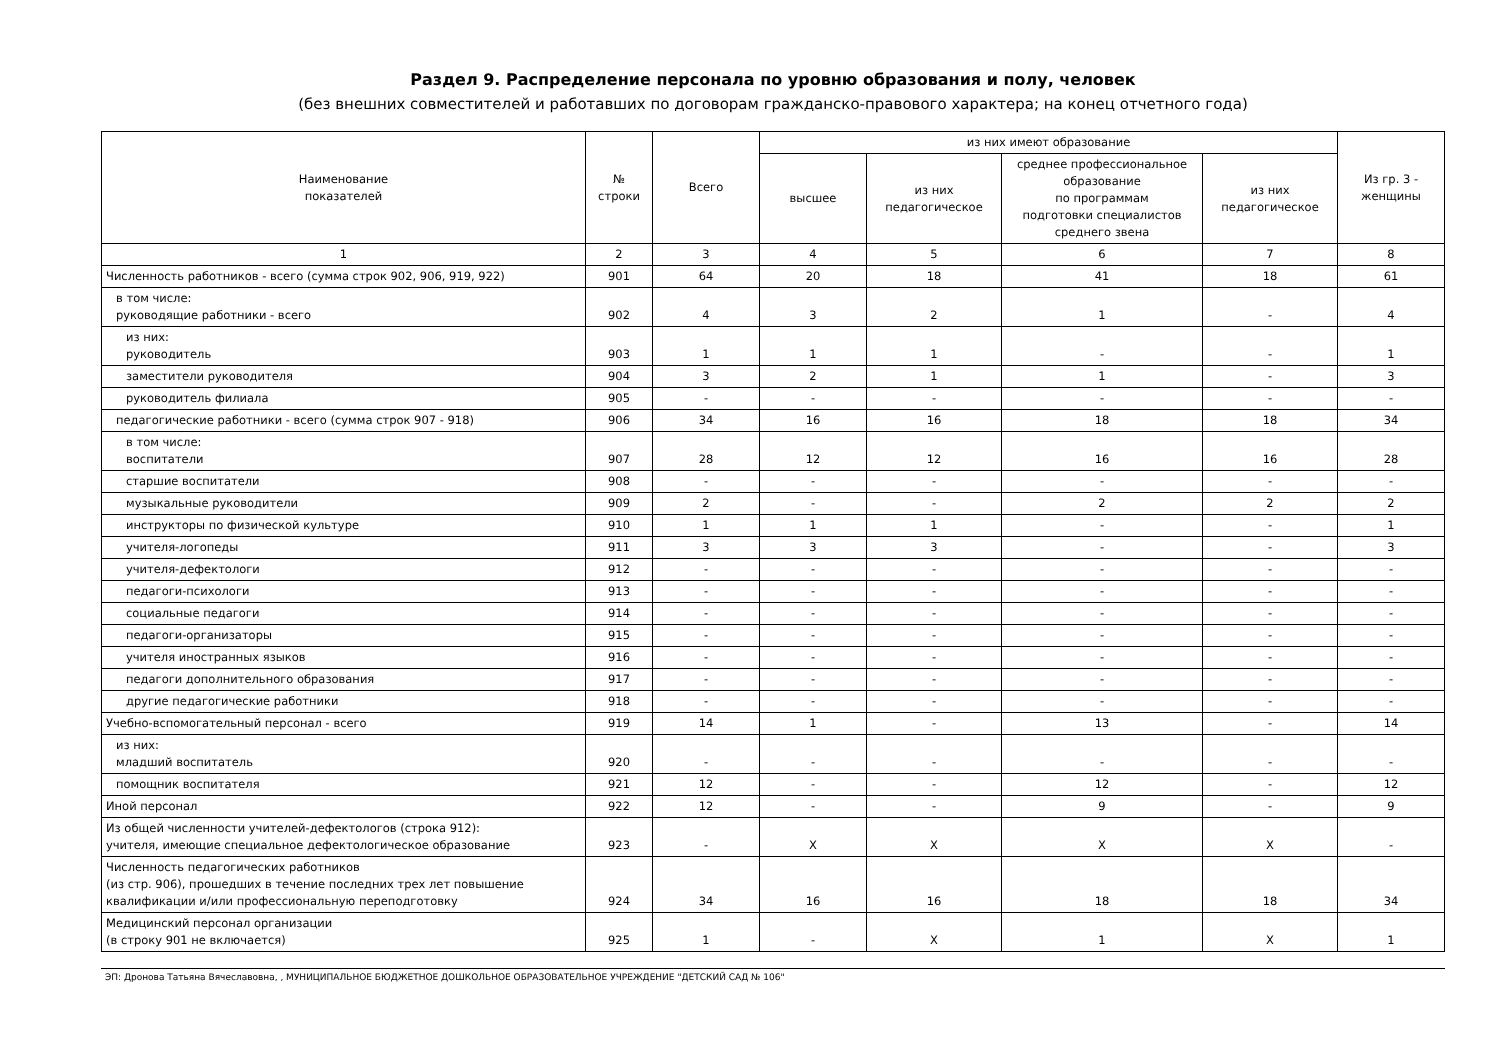Раздел 9. Распределение персонала по уровню образования и полу, человек
(без внешних совместителей и работавших по договорам гражданско-правового характера; на конец отчетного года)
| Наименование показателей | № строки | Всего | из них имеют образование | | | | Из гр. 3 - женщины |
| --- | --- | --- | --- | --- | --- | --- | --- |
| | | | высшее | из них педагогическое | среднее профессиональное образование по программам подготовки специалистов среднего звена | из них педагогическое | |
| 1 | 2 | 3 | 4 | 5 | 6 | 7 | 8 |
| Численность работников - всего (сумма строк 902, 906, 919, 922) | 901 | 64 | 20 | 18 | 41 | 18 | 61 |
| в том числе: руководящие работники - всего | 902 | 4 | 3 | 2 | 1 | - | 4 |
| из них: руководитель | 903 | 1 | 1 | 1 | - | - | 1 |
| заместители руководителя | 904 | 3 | 2 | 1 | 1 | - | 3 |
| руководитель филиала | 905 | - | - | - | - | - | - |
| педагогические работники - всего (сумма строк 907 - 918) | 906 | 34 | 16 | 16 | 18 | 18 | 34 |
| в том числе: воспитатели | 907 | 28 | 12 | 12 | 16 | 16 | 28 |
| старшие воспитатели | 908 | - | - | - | - | - | - |
| музыкальные руководители | 909 | 2 | - | - | 2 | 2 | 2 |
| инструкторы по физической культуре | 910 | 1 | 1 | 1 | - | - | 1 |
| учителя-логопеды | 911 | 3 | 3 | 3 | - | - | 3 |
| учителя-дефектологи | 912 | - | - | - | - | - | - |
| педагоги-психологи | 913 | - | - | - | - | - | - |
| социальные педагоги | 914 | - | - | - | - | - | - |
| педагоги-организаторы | 915 | - | - | - | - | - | - |
| учителя иностранных языков | 916 | - | - | - | - | - | - |
| педагоги дополнительного образования | 917 | - | - | - | - | - | - |
| другие педагогические работники | 918 | - | - | - | - | - | - |
| Учебно-вспомогательный персонал - всего | 919 | 14 | 1 | - | 13 | - | 14 |
| из них: младший воспитатель | 920 | - | - | - | - | - | - |
| помощник воспитателя | 921 | 12 | - | - | 12 | - | 12 |
| Иной персонал | 922 | 12 | - | - | 9 | - | 9 |
| Из общей численности учителей-дефектологов (строка 912): учителя, имеющие специальное дефектологическое образование | 923 | - | X | X | X | X | - |
| Численность педагогических работников (из стр. 906), прошедших в течение последних трех лет повышение квалификации и/или профессиональную переподготовку | 924 | 34 | 16 | 16 | 18 | 18 | 34 |
| Медицинский персонал организации (в строку 901 не включается) | 925 | 1 | - | X | 1 | X | 1 |
ЭП: Дронова Татьяна Вячеславовна, , МУНИЦИПАЛЬНОЕ БЮДЖЕТНОЕ ДОШКОЛЬНОЕ ОБРАЗОВАТЕЛЬНОЕ УЧРЕЖДЕНИЕ "ДЕТСКИЙ САД № 106"